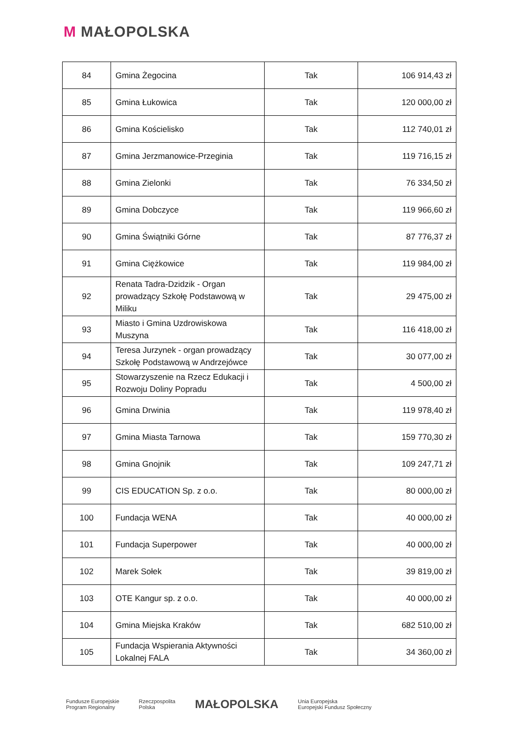M MAŁOPOLSKA
| 84 | Gmina Żegocina | Tak | 106 914,43 zł |
| 85 | Gmina Łukowica | Tak | 120 000,00 zł |
| 86 | Gmina Kościelisko | Tak | 112 740,01 zł |
| 87 | Gmina Jerzmanowice-Przeginia | Tak | 119 716,15 zł |
| 88 | Gmina Zielonki | Tak | 76 334,50 zł |
| 89 | Gmina Dobczyce | Tak | 119 966,60 zł |
| 90 | Gmina Świątniki Górne | Tak | 87 776,37 zł |
| 91 | Gmina Ciężkowice | Tak | 119 984,00 zł |
| 92 | Renata Tadra-Dzidzik - Organ prowadzący Szkołę Podstawową w Miliku | Tak | 29 475,00 zł |
| 93 | Miasto i Gmina Uzdrowiskowa Muszyna | Tak | 116 418,00 zł |
| 94 | Teresa Jurzynek - organ prowadzący Szkołę Podstawową w Andrzejówce | Tak | 30 077,00 zł |
| 95 | Stowarzyszenie na Rzecz Edukacji i Rozwoju Doliny Popradu | Tak | 4 500,00 zł |
| 96 | Gmina Drwinia | Tak | 119 978,40 zł |
| 97 | Gmina Miasta Tarnowa | Tak | 159 770,30 zł |
| 98 | Gmina Gnojnik | Tak | 109 247,71 zł |
| 99 | CIS EDUCATION Sp. z o.o. | Tak | 80 000,00 zł |
| 100 | Fundacja WENA | Tak | 40 000,00 zł |
| 101 | Fundacja Superpower | Tak | 40 000,00 zł |
| 102 | Marek Sołek | Tak | 39 819,00 zł |
| 103 | OTE Kangur sp. z o.o. | Tak | 40 000,00 zł |
| 104 | Gmina Miejska Kraków | Tak | 682 510,00 zł |
| 105 | Fundacja Wspierania Aktywności Lokalnej FALA | Tak | 34 360,00 zł |
Fundusze Europejskie
Program Regionalny
Rzeczpospolita
Polska
MAŁOPOLSKA
Unia Europejska
Europejski Fundusz Społeczny